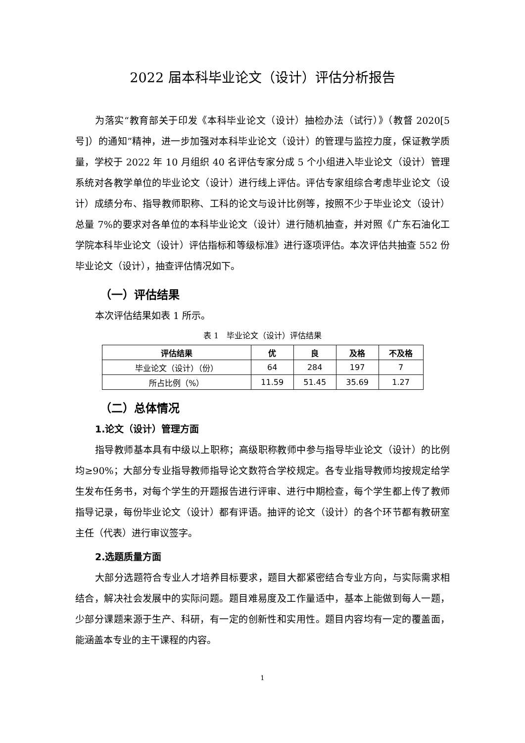2022 届本科毕业论文（设计）评估分析报告
为落实“教育部关于印发《本科毕业论文（设计）抽检办法（试行）》（教督 2020[5 号]）的通知”精神，进一步加强对本科毕业论文（设计）的管理与监控力度，保证教学质量，学校于 2022 年 10 月组织 40 名评估专家分成 5 个小组进入毕业论文（设计）管理系统对各教学单位的毕业论文（设计）进行线上评估。评估专家组综合考虑毕业论文（设计）成绩分布、指导教师职称、工科的论文与设计比例等，按照不少于毕业论文（设计）总量 7%的要求对各单位的本科毕业论文（设计）进行随机抽查，并对照《广东石油化工学院本科毕业论文（设计）评估指标和等级标准》进行逐项评估。本次评估共抽查 552 份毕业论文（设计），抽查评估情况如下。
（一）评估结果
本次评估结果如表 1 所示。
表 1　毕业论文（设计）评估结果
| 评估结果 | 优 | 良 | 及格 | 不及格 |
| --- | --- | --- | --- | --- |
| 毕业论文（设计）（份） | 64 | 284 | 197 | 7 |
| 所占比例（%） | 11.59 | 51.45 | 35.69 | 1.27 |
（二）总体情况
1.论文（设计）管理方面
指导教师基本具有中级以上职称；高级职称教师中参与指导毕业论文（设计）的比例均≥90%；大部分专业指导教师指导论文数符合学校规定。各专业指导教师均按规定给学生发布任务书，对每个学生的开题报告进行评审、进行中期检查，每个学生都上传了教师指导记录，每份毕业论文（设计）都有评语。抽评的论文（设计）的各个环节都有教研室主任（代表）进行审议签字。
2.选题质量方面
大部分选题符合专业人才培养目标要求，题目大都紧密结合专业方向，与实际需求相结合，解决社会发展中的实际问题。题目难易度及工作量适中，基本上能做到每人一题，少部分课题来源于生产、科研，有一定的创新性和实用性。题目内容均有一定的覆盖面，能涵盖本专业的主干课程的内容。
1